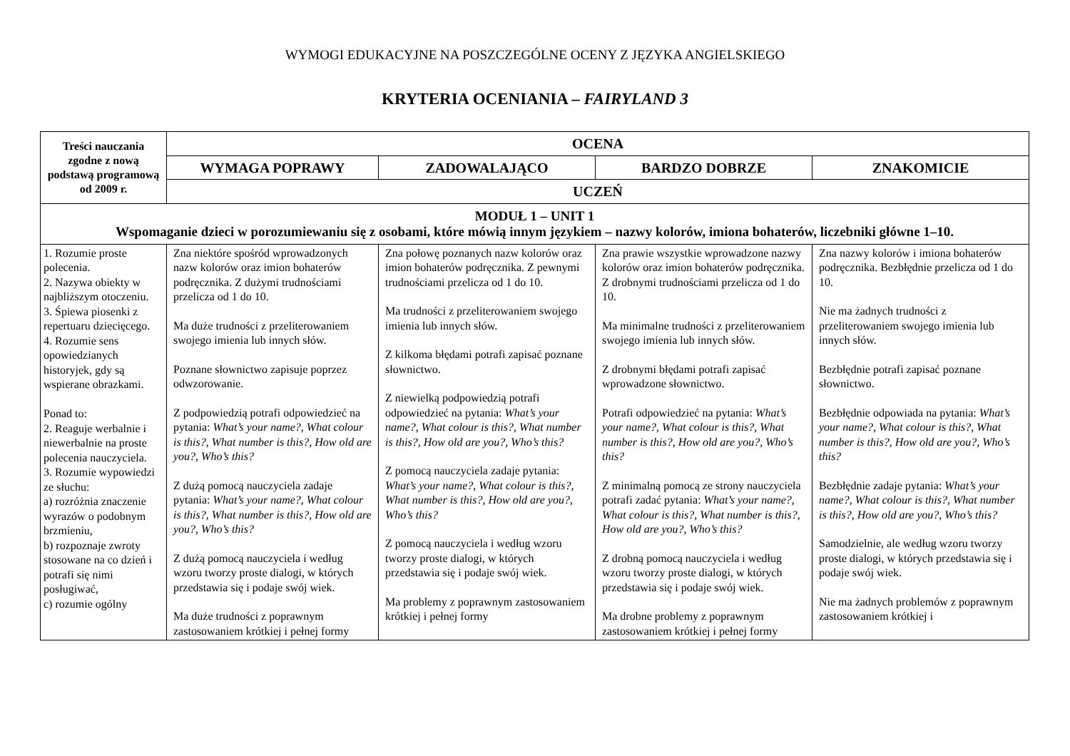WYMOGI EDUKACYJNE NA POSZCZEGÓLNE OCENY Z JĘZYKA ANGIELSKIEGO
KRYTERIA OCENIANIA – FAIRYLAND 3
| Treści nauczania zgodne z nową podstawą programową od 2009 r. | OCENA | | | |
| --- | --- | --- | --- | --- |
| | WYMAGA POPRAWY | ZADOWALAJĄCO | BARDZO DOBRZE | ZNAKOMICIE |
| | UCZEŃ | | | |
| MODUŁ 1 – UNIT 1 Wspomaganie dzieci w porozumiewaniu się z osobami, które mówią innym językiem – nazwy kolorów, imiona bohaterów, liczebniki główne 1–10. | | | | |
| 1. Rozumie proste polecenia. 2. Nazywa obiekty w najbliższym otoczeniu. 3. Śpiewa piosenki z repertuaru dziecięcego. 4. Rozumie sens opowiedzianych historyjek, gdy są wspierane obrazkami. Ponad to: 2. Reaguje werbalnie i niewerbalnie na proste polecenia nauczyciela. 3. Rozumie wypowiedzi ze słuchu: a) rozróżnia znaczenie wyrazów o podobnym brzmieniu, b) rozpoznaje zwroty stosowane na co dzień i potrafi się nimi posługiwać, c) rozumie ogólny | Zna niektóre spośród wprowadzonych nazw kolorów oraz imion bohaterów podręcznika. Z dużymi trudnościami przelicza od 1 do 10. Ma duże trudności z przeliterowaniem swojego imienia lub innych słów. Poznane słownictwo zapisuje poprzez odwzorowanie. Z podpowiedzią potrafi odpowiedzieć na pytania: What’s your name?, What colour is this?, What number is this?, How old are you?, Who’s this? Z dużą pomocą nauczyciela zadaje pytania: What’s your name?, What colour is this?, What number is this?, How old are you?, Who’s this? Z dużą pomocą nauczyciela i według wzoru tworzy proste dialogi, w których przedstawia się i podaje swój wiek. Ma duże trudności z poprawnym zastosowaniem krótkiej i pełnej formy | Zna połowę poznanych nazw kolorów oraz imion bohaterów podręcznika. Z pewnymi trudnościami przelicza od 1 do 10. Ma trudności z przeliterowaniem swojego imienia lub innych słów. Z kilkoma błędami potrafi zapisać poznane słownictwo. Z niewielką podpowiedzią potrafi odpowiedzieć na pytania: What’s your name?, What colour is this?, What number is this?, How old are you?, Who’s this? Z pomocą nauczyciela zadaje pytania: What’s your name?, What colour is this?, What number is this?, How old are you?, Who’s this? Z pomocą nauczyciela i według wzoru tworzy proste dialogi, w których przedstawia się i podaje swój wiek. Ma problemy z poprawnym zastosowaniem krótkiej i pełnej formy | Zna prawie wszystkie wprowadzone nazwy kolorów oraz imion bohaterów podręcznika. Z drobnymi trudnościami przelicza od 1 do 10. Ma minimalne trudności z przeliterowaniem swojego imienia lub innych słów. Z drobnymi błędami potrafi zapisać wprowadzone słownictwo. Potrafi odpowiedzieć na pytania: What’s your name?, What colour is this?, What number is this?, How old are you?, Who’s this? Z minimalną pomocą ze strony nauczyciela potrafi zadać pytania: What’s your name?, What colour is this?, What number is this?, How old are you?, Who’s this? Z drobną pomocą nauczyciela i według wzoru tworzy proste dialogi, w których przedstawia się i podaje swój wiek. Ma drobne problemy z poprawnym zastosowaniem krótkiej i pełnej formy | Zna nazwy kolorów i imiona bohaterów podręcznika. Bezbłędnie przelicza od 1 do 10. Nie ma żadnych trudności z przeliterowaniem swojego imienia lub innych słów. Bezbłędnie potrafi zapisać poznane słownictwo. Bezbłędnie odpowiada na pytania: What’s your name?, What colour is this?, What number is this?, How old are you?, Who’s this? Bezbłędnie zadaje pytania: What’s your name?, What colour is this?, What number is this?, How old are you?, Who’s this? Samodzielnie, ale według wzoru tworzy proste dialogi, w których przedstawia się i podaje swój wiek. Nie ma żadnych problemów z poprawnym zastosowaniem krótkiej i |